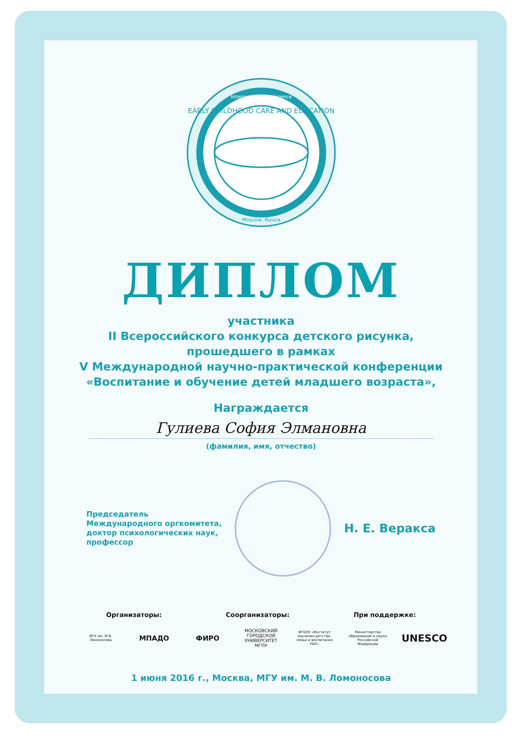International Conference
Moscow, Russia
EARLY CHILDHOOD CARE AND EDUCATION
ДИПЛОМ
участника
II Всероссийского конкурса детского рисунка,
прошедшего в рамках
V Международной научно-практической конференции
«Воспитание и обучение детей младшего возраста»,
Награждается
Гулиева София Элмановна
(фамилия, имя, отчество)
Председатель
Международного оргкомитета,
доктор психологических наук,
профессор
Н. Е. Веракса
Организаторы: Соорганизаторы: При поддержке:
МГУ им. М.В. Ломоносова
МПАДО ФИРО
МОСКОВСКИЙ ГОРОДСКОЙ УНИВЕРСИТЕТ МГПУ
ФГБНУ «Институт изучения детства, семьи и воспитания РАО»
Министерство образования и науки Российской Федерации
UNESCO
1 июня 2016 г., Москва, МГУ им. М. В. Ломоносова